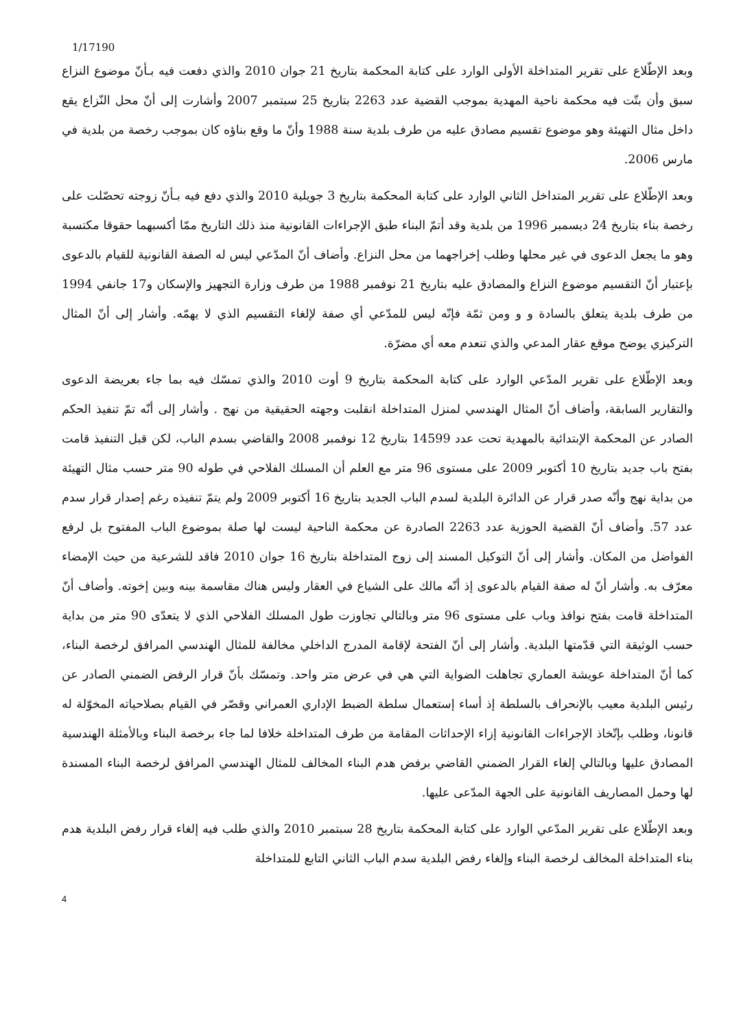1/17190
وبعد الإطّلاع على تقرير المتداخلة الأولى الوارد على كتابة المحكمة بتاريخ 21 جوان 2010 والذي دفعت فيه بـأنّ موضوع النزاع سبق وأن بتّت فيه محكمة ناحية المهدية بموجب القضية عدد 2263 بتاريخ 25 سبتمبر 2007 وأشارت إلى أنّ محل النّزاع يقع داخل مثال التهيئة وهو موضوع تقسيم مصادق عليه من طرف بلدية سنة 1988 وأنّ ما وقع بناؤه كان بموجب رخصة من بلدية في مارس 2006.
وبعد الإطّلاع على تقرير المتداخل الثاني الوارد على كتابة المحكمة بتاريخ 3 جويلية 2010 والذي دفع فيه بـأنّ زوجته تحصّلت على رخصة بناء بتاريخ 24 ديسمبر 1996 من بلدية وقد أتمّ البناء طبق الإجراءات القانونية منذ ذلك التاريخ ممّا أكسبهما حقوقا مكتسبة وهو ما يجعل الدعوى في غير محلها وطلب إخراجهما من محل النزاع. وأضاف أنّ المدّعي ليس له الصفة القانونية للقيام بالدعوى بإعتبار أنّ التقسيم موضوع النزاع والمصادق عليه بتاريخ 21 نوفمبر 1988 من طرف وزارة التجهيز والإسكان و17 جانفي 1994 من طرف بلدية يتعلق بالسادة و و ومن ثمّة فإنّه ليس للمدّعي أي صفة لإلغاء التقسيم الذي لا يهمّه. وأشار إلى أنّ المثال التركيزي يوضح موقع عقار المدعي والذي تنعدم معه أي مضرّة.
وبعد الإطّلاع على تقرير المدّعي الوارد على كتابة المحكمة بتاريخ 9 أوت 2010 والذي تمسّك فيه بما جاء بعريضة الدعوى والتقارير السابقة، وأضاف أنّ المثال الهندسي لمنزل المتداخلة انقلبت وجهته الحقيقية من نهج . وأشار إلى أنّه تمّ تنفيذ الحكم الصادر عن المحكمة الإبتدائية بالمهدية تحت عدد 14599 بتاريخ 12 نوفمبر 2008 والقاضي بسدم الباب، لكن قبل التنفيذ قامت بفتح باب جديد بتاريخ 10 أكتوبر 2009 على مستوى 96 متر مع العلم أن المسلك الفلاحي في طوله 90 متر حسب مثال التهيئة من بداية نهج وأنّه صدر قرار عن الدائرة البلدية لسدم الباب الجديد بتاريخ 16 أكتوبر 2009 ولم يتمّ تنفيذه رغم إصدار قرار سدم عدد 57. وأضاف أنّ القضية الحوزية عدد 2263 الصادرة عن محكمة الناحية ليست لها صلة بموضوع الباب المفتوح بل لرفع الفواضل من المكان. وأشار إلى أنّ التوكيل المسند إلى زوج المتداخلة بتاريخ 16 جوان 2010 فاقد للشرعية من حيث الإمضاء معرّف به. وأشار أنّ له صفة القيام بالدعوى إذ أنّه مالك على الشياع في العقار وليس هناك مقاسمة بينه وبين إخوته. وأضاف أنّ المتداخلة قامت بفتح نوافذ وباب على مستوى 96 متر وبالتالي تجاوزت طول المسلك الفلاحي الذي لا يتعدّى 90 متر من بداية حسب الوثيقة التي قدّمتها البلدية. وأشار إلى أنّ الفتحة لإقامة المدرج الداخلي مخالفة للمثال الهندسي المرافق لرخصة البناء، كما أنّ المتداخلة عويشة العماري تجاهلت الضواية التي هي في عرض متر واحد. وتمسّك بأنّ قرار الرفض الضمني الصادر عن رئيس البلدية معيب بالإنحراف بالسلطة إذ أساء إستعمال سلطة الضبط الإداري العمراني وقصّر في القيام بصلاحياته المخوّلة له قانونا، وطلب بإتّخاذ الإجراءات القانونية إزاء الإحداثات المقامة من طرف المتداخلة خلافا لما جاء برخصة البناء وبالأمثلة الهندسية المصادق عليها وبالتالي إلغاء القرار الضمني القاضي برفض هدم البناء المخالف للمثال الهندسي المرافق لرخصة البناء المسندة لها وحمل المصاريف القانونية على الجهة المدّعى عليها.
وبعد الإطّلاع على تقرير المدّعي الوارد على كتابة المحكمة بتاريخ 28 سبتمبر 2010 والذي طلب فيه إلغاء قرار رفض البلدية هدم بناء المتداخلة المخالف لرخصة البناء وإلغاء رفض البلدية سدم الباب الثاني التابع للمتداخلة
4